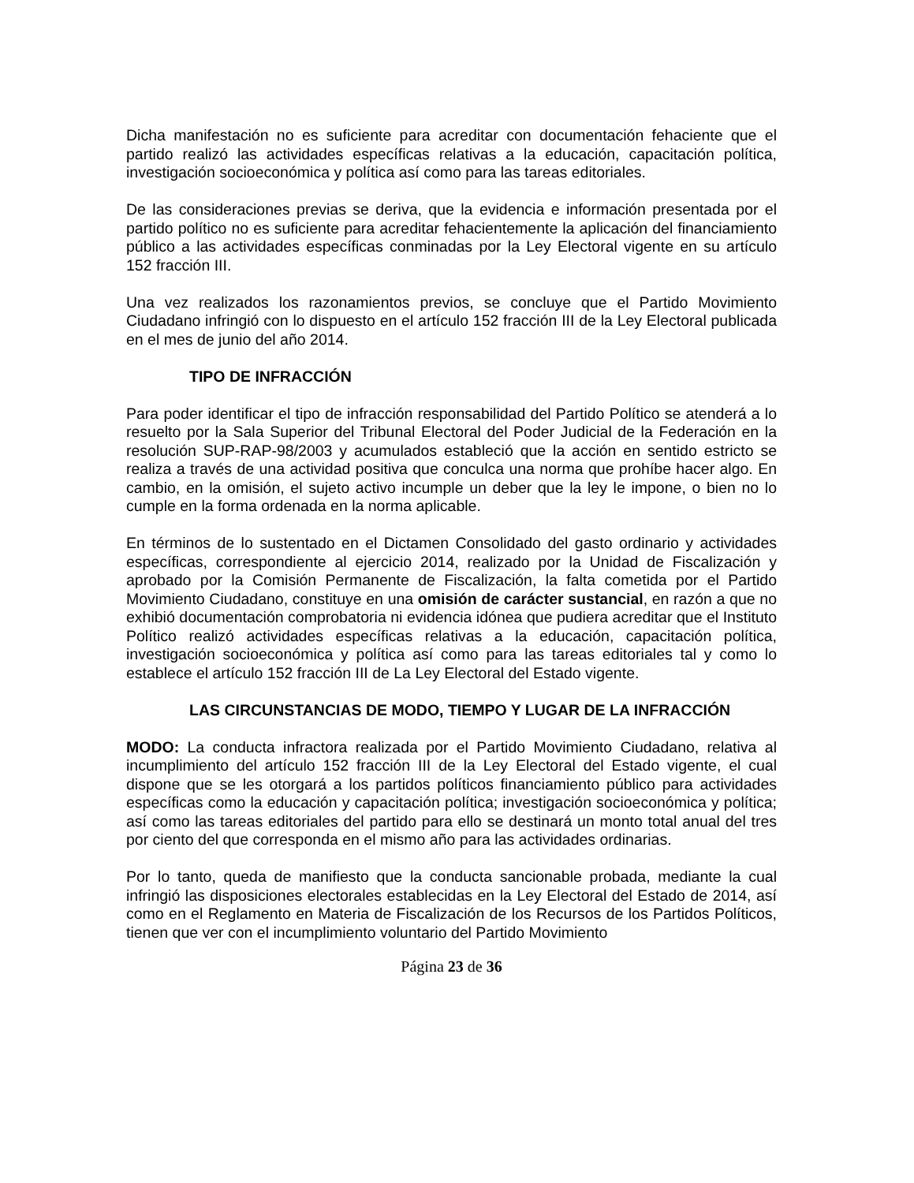Dicha manifestación no es suficiente para acreditar con documentación fehaciente que el partido realizó las actividades específicas relativas a la educación, capacitación política, investigación socioeconómica y política así como para las tareas editoriales.
De las consideraciones previas se deriva, que la evidencia e información presentada por el partido político no es suficiente para acreditar fehacientemente la aplicación del financiamiento público a las actividades específicas conminadas por la Ley Electoral vigente en su artículo 152 fracción III.
Una vez realizados los razonamientos previos, se concluye que el Partido Movimiento Ciudadano infringió con lo dispuesto en el artículo 152 fracción III de la Ley Electoral publicada en el mes de junio del año 2014.
TIPO DE INFRACCIÓN
Para poder identificar el tipo de infracción responsabilidad del Partido Político se atenderá a lo resuelto por la Sala Superior del Tribunal Electoral del Poder Judicial de la Federación en la resolución SUP-RAP-98/2003 y acumulados estableció que la acción en sentido estricto se realiza a través de una actividad positiva que conculca una norma que prohíbe hacer algo. En cambio, en la omisión, el sujeto activo incumple un deber que la ley le impone, o bien no lo cumple en la forma ordenada en la norma aplicable.
En términos de lo sustentado en el Dictamen Consolidado del gasto ordinario y actividades específicas, correspondiente al ejercicio 2014, realizado por la Unidad de Fiscalización y aprobado por la Comisión Permanente de Fiscalización, la falta cometida por el Partido Movimiento Ciudadano, constituye en una omisión de carácter sustancial, en razón a que no exhibió documentación comprobatoria ni evidencia idónea que pudiera acreditar que el Instituto Político realizó actividades específicas relativas a la educación, capacitación política, investigación socioeconómica y política así como para las tareas editoriales tal y como lo establece el artículo 152 fracción III de La Ley Electoral del Estado vigente.
LAS CIRCUNSTANCIAS DE MODO, TIEMPO Y LUGAR DE LA INFRACCIÓN
MODO: La conducta infractora realizada por el Partido Movimiento Ciudadano, relativa al incumplimiento del artículo 152 fracción III de la Ley Electoral del Estado vigente, el cual dispone que se les otorgará a los partidos políticos financiamiento público para actividades específicas como la educación y capacitación política; investigación socioeconómica y política; así como las tareas editoriales del partido para ello se destinará un monto total anual del tres por ciento del que corresponda en el mismo año para las actividades ordinarias.
Por lo tanto, queda de manifiesto que la conducta sancionable probada, mediante la cual infringió las disposiciones electorales establecidas en la Ley Electoral del Estado de 2014, así como en el Reglamento en Materia de Fiscalización de los Recursos de los Partidos Políticos, tienen que ver con el incumplimiento voluntario del Partido Movimiento
Página 23 de 36